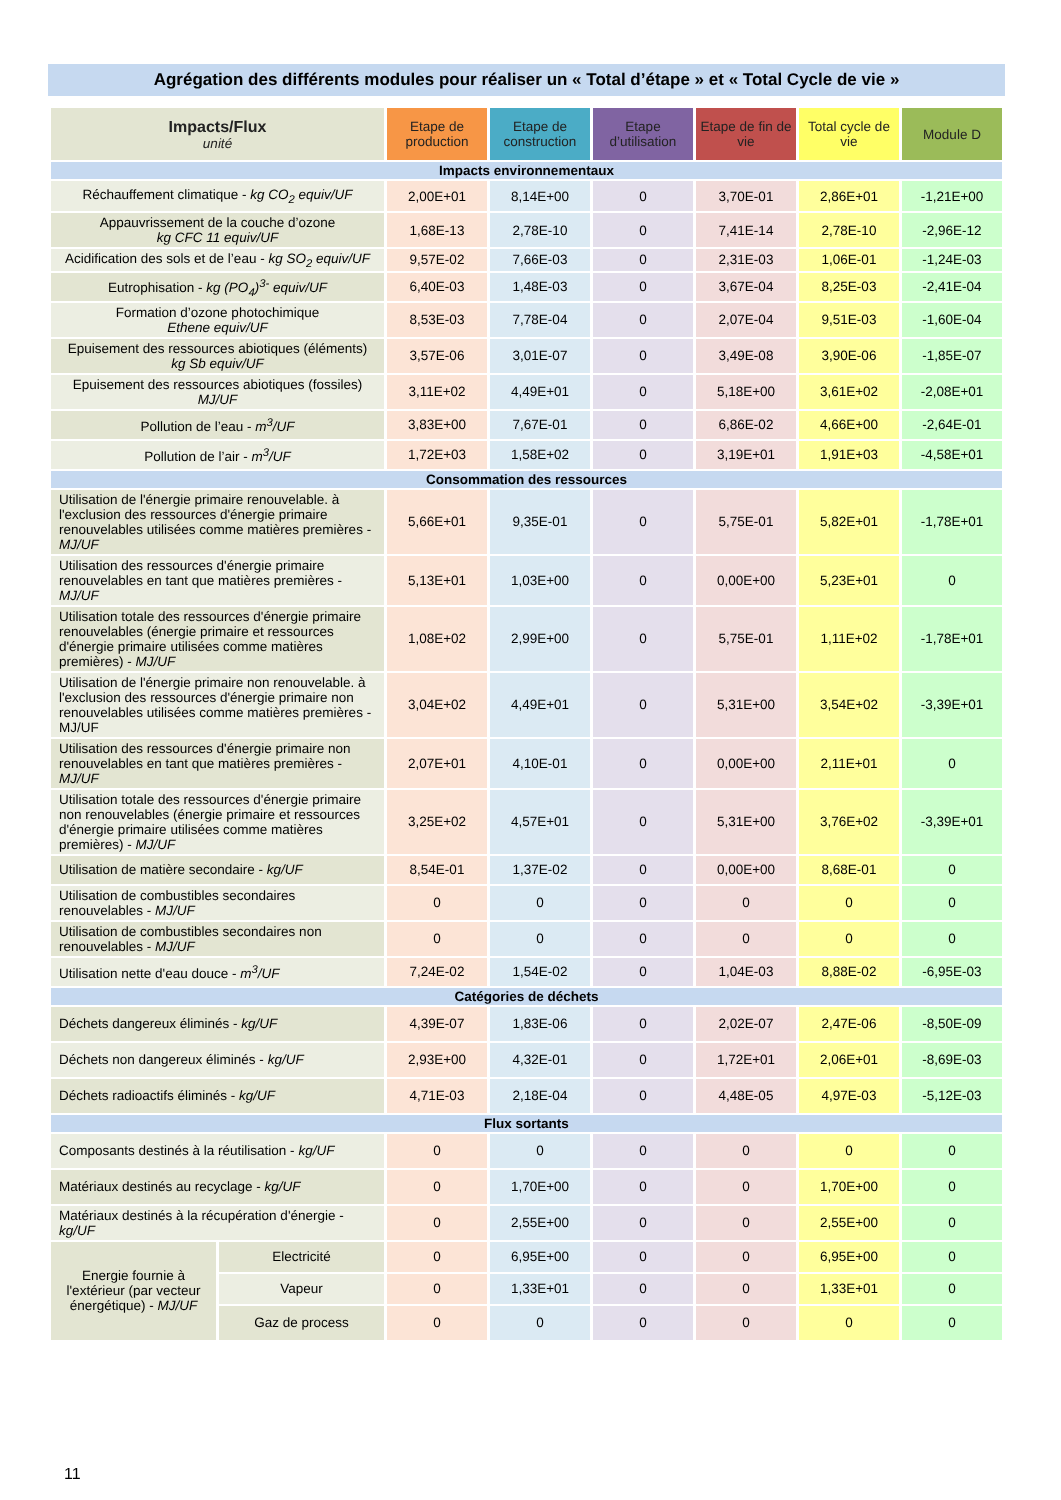Agrégation des différents modules pour réaliser un « Total d’étape » et « Total Cycle de vie »
| Impacts/Flux unité | | Etape de production | Etape de construction | Etape d’utilisation | Etape de fin de vie | Total cycle de vie | Module D |
| --- | --- | --- | --- | --- | --- | --- | --- |
| Impacts environnementaux | | | | | | | |
| Réchauffement climatique - kg CO<sub>2</sub> equiv/UF | | 2,00E+01 | 8,14E+00 | 0 | 3,70E-01 | 2,86E+01 | -1,21E+00 |
| Appauvrissement de la couche d’ozone kg CFC 11 equiv/UF | | 1,68E-13 | 2,78E-10 | 0 | 7,41E-14 | 2,78E-10 | -2,96E-12 |
| Acidification des sols et de l’eau - kg SO<sub>2</sub> equiv/UF | | 9,57E-02 | 7,66E-03 | 0 | 2,31E-03 | 1,06E-01 | -1,24E-03 |
| Eutrophisation - kg (PO<sub>4</sub>)<sup>3-</sup> equiv/UF | | 6,40E-03 | 1,48E-03 | 0 | 3,67E-04 | 8,25E-03 | -2,41E-04 |
| Formation d’ozone photochimique Ethene equiv/UF | | 8,53E-03 | 7,78E-04 | 0 | 2,07E-04 | 9,51E-03 | -1,60E-04 |
| Epuisement des ressources abiotiques (éléments) kg Sb equiv/UF | | 3,57E-06 | 3,01E-07 | 0 | 3,49E-08 | 3,90E-06 | -1,85E-07 |
| Epuisement des ressources abiotiques (fossiles) MJ/UF | | 3,11E+02 | 4,49E+01 | 0 | 5,18E+00 | 3,61E+02 | -2,08E+01 |
| Pollution de l’eau - m<sup>3</sup>/UF | | 3,83E+00 | 7,67E-01 | 0 | 6,86E-02 | 4,66E+00 | -2,64E-01 |
| Pollution de l’air - m<sup>3</sup>/UF | | 1,72E+03 | 1,58E+02 | 0 | 3,19E+01 | 1,91E+03 | -4,58E+01 |
| Consommation des ressources | | | | | | | |
| Utilisation de l'énergie primaire renouvelable. à l'exclusion des ressources d'énergie primaire renouvelables utilisées comme matières premières - MJ/UF | | 5,66E+01 | 9,35E-01 | 0 | 5,75E-01 | 5,82E+01 | -1,78E+01 |
| Utilisation des ressources d'énergie primaire renouvelables en tant que matières premières - MJ/UF | | 5,13E+01 | 1,03E+00 | 0 | 0,00E+00 | 5,23E+01 | 0 |
| Utilisation totale des ressources d'énergie primaire renouvelables (énergie primaire et ressources d'énergie primaire utilisées comme matières premières) - MJ/UF | | 1,08E+02 | 2,99E+00 | 0 | 5,75E-01 | 1,11E+02 | -1,78E+01 |
| Utilisation de l'énergie primaire non renouvelable. à l'exclusion des ressources d'énergie primaire non renouvelables utilisées comme matières premières - MJ/UF | | 3,04E+02 | 4,49E+01 | 0 | 5,31E+00 | 3,54E+02 | -3,39E+01 |
| Utilisation des ressources d'énergie primaire non renouvelables en tant que matières premières - MJ/UF | | 2,07E+01 | 4,10E-01 | 0 | 0,00E+00 | 2,11E+01 | 0 |
| Utilisation totale des ressources d'énergie primaire non renouvelables (énergie primaire et ressources d'énergie primaire utilisées comme matières premières) - MJ/UF | | 3,25E+02 | 4,57E+01 | 0 | 5,31E+00 | 3,76E+02 | -3,39E+01 |
| Utilisation de matière secondaire - kg/UF | | 8,54E-01 | 1,37E-02 | 0 | 0,00E+00 | 8,68E-01 | 0 |
| Utilisation de combustibles secondaires renouvelables - MJ/UF | | 0 | 0 | 0 | 0 | 0 | 0 |
| Utilisation de combustibles secondaires non renouvelables - MJ/UF | | 0 | 0 | 0 | 0 | 0 | 0 |
| Utilisation nette d'eau douce - m<sup>3</sup>/UF | | 7,24E-02 | 1,54E-02 | 0 | 1,04E-03 | 8,88E-02 | -6,95E-03 |
| Catégories de déchets | | | | | | | |
| Déchets dangereux éliminés - kg/UF | | 4,39E-07 | 1,83E-06 | 0 | 2,02E-07 | 2,47E-06 | -8,50E-09 |
| Déchets non dangereux éliminés - kg/UF | | 2,93E+00 | 4,32E-01 | 0 | 1,72E+01 | 2,06E+01 | -8,69E-03 |
| Déchets radioactifs éliminés - kg/UF | | 4,71E-03 | 2,18E-04 | 0 | 4,48E-05 | 4,97E-03 | -5,12E-03 |
| Flux sortants | | | | | | | |
| Composants destinés à la réutilisation - kg/UF | | 0 | 0 | 0 | 0 | 0 | 0 |
| Matériaux destinés au recyclage - kg/UF | | 0 | 1,70E+00 | 0 | 0 | 1,70E+00 | 0 |
| Matériaux destinés à la récupération d'énergie - kg/UF | | 0 | 2,55E+00 | 0 | 0 | 2,55E+00 | 0 |
| Energie fournie à l'extérieur (par vecteur énergétique) - MJ/UF | Electricité | 0 | 6,95E+00 | 0 | 0 | 6,95E+00 | 0 |
| | Vapeur | 0 | 1,33E+01 | 0 | 0 | 1,33E+01 | 0 |
| | Gaz de process | 0 | 0 | 0 | 0 | 0 | 0 |
11